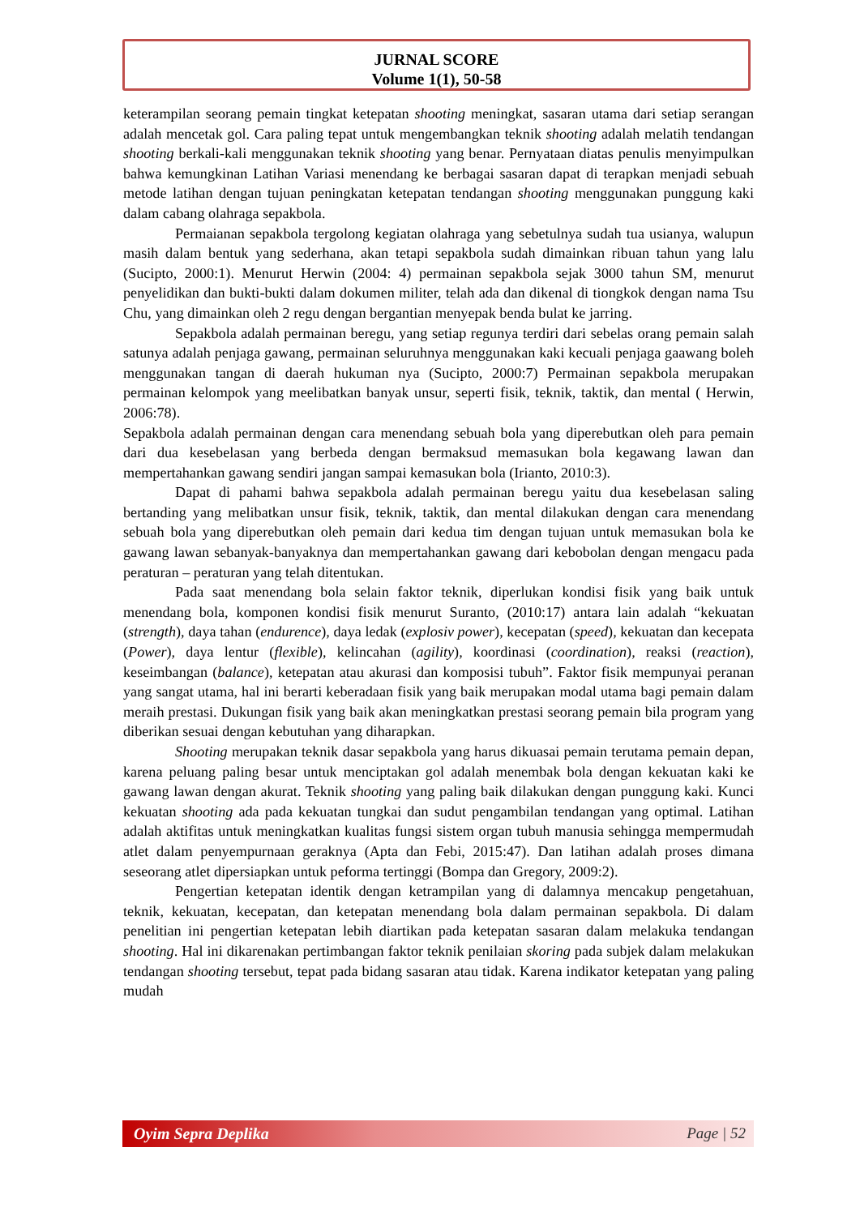JURNAL SCORE
Volume 1(1), 50-58
keterampilan seorang pemain tingkat ketepatan shooting meningkat, sasaran utama dari setiap serangan adalah mencetak gol. Cara paling tepat untuk mengembangkan teknik shooting adalah melatih tendangan shooting berkali-kali menggunakan teknik shooting yang benar. Pernyataan diatas penulis menyimpulkan bahwa kemungkinan Latihan Variasi menendang ke berbagai sasaran dapat di terapkan menjadi sebuah metode latihan dengan tujuan peningkatan ketepatan tendangan shooting menggunakan punggung kaki dalam cabang olahraga sepakbola.
Permaianan sepakbola tergolong kegiatan olahraga yang sebetulnya sudah tua usianya, walupun masih dalam bentuk yang sederhana, akan tetapi sepakbola sudah dimainkan ribuan tahun yang lalu (Sucipto, 2000:1). Menurut Herwin (2004: 4) permainan sepakbola sejak 3000 tahun SM, menurut penyelidikan dan bukti-bukti dalam dokumen militer, telah ada dan dikenal di tiongkok dengan nama Tsu Chu, yang dimainkan oleh 2 regu dengan bergantian menyepak benda bulat ke jarring.
Sepakbola adalah permainan beregu, yang setiap regunya terdiri dari sebelas orang pemain salah satunya adalah penjaga gawang, permainan seluruhnya menggunakan kaki kecuali penjaga gaawang boleh menggunakan tangan di daerah hukuman nya (Sucipto, 2000:7) Permainan sepakbola merupakan permainan kelompok yang meelibatkan banyak unsur, seperti fisik, teknik, taktik, dan mental ( Herwin, 2006:78).
Sepakbola adalah permainan dengan cara menendang sebuah bola yang diperebutkan oleh para pemain dari dua kesebelasan yang berbeda dengan bermaksud memasukan bola kegawang lawan dan mempertahankan gawang sendiri jangan sampai kemasukan bola (Irianto, 2010:3).
Dapat di pahami bahwa sepakbola adalah permainan beregu yaitu dua kesebelasan saling bertanding yang melibatkan unsur fisik, teknik, taktik, dan mental dilakukan dengan cara menendang sebuah bola yang diperebutkan oleh pemain dari kedua tim dengan tujuan untuk memasukan bola ke gawang lawan sebanyak-banyaknya dan mempertahankan gawang dari kebobolan dengan mengacu pada peraturan – peraturan yang telah ditentukan.
Pada saat menendang bola selain faktor teknik, diperlukan kondisi fisik yang baik untuk menendang bola, komponen kondisi fisik menurut Suranto, (2010:17) antara lain adalah “kekuatan (strength), daya tahan (endurence), daya ledak (explosiv power), kecepatan (speed), kekuatan dan kecepata (Power), daya lentur (flexible), kelincahan (agility), koordinasi (coordination), reaksi (reaction), keseimbangan (balance), ketepatan atau akurasi dan komposisi tubuh”. Faktor fisik mempunyai peranan yang sangat utama, hal ini berarti keberadaan fisik yang baik merupakan modal utama bagi pemain dalam meraih prestasi. Dukungan fisik yang baik akan meningkatkan prestasi seorang pemain bila program yang diberikan sesuai dengan kebutuhan yang diharapkan.
Shooting merupakan teknik dasar sepakbola yang harus dikuasai pemain terutama pemain depan, karena peluang paling besar untuk menciptakan gol adalah menembak bola dengan kekuatan kaki ke gawang lawan dengan akurat. Teknik shooting yang paling baik dilakukan dengan punggung kaki. Kunci kekuatan shooting ada pada kekuatan tungkai dan sudut pengambilan tendangan yang optimal. Latihan adalah aktifitas untuk meningkatkan kualitas fungsi sistem organ tubuh manusia sehingga mempermudah atlet dalam penyempurnaan geraknya (Apta dan Febi, 2015:47). Dan latihan adalah proses dimana seseorang atlet dipersiapkan untuk peforma tertinggi (Bompa dan Gregory, 2009:2).
Pengertian ketepatan identik dengan ketrampilan yang di dalamnya mencakup pengetahuan, teknik, kekuatan, kecepatan, dan ketepatan menendang bola dalam permainan sepakbola. Di dalam penelitian ini pengertian ketepatan lebih diartikan pada ketepatan sasaran dalam melakuka tendangan shooting. Hal ini dikarenakan pertimbangan faktor teknik penilaian skoring pada subjek dalam melakukan tendangan shooting tersebut, tepat pada bidang sasaran atau tidak. Karena indikator ketepatan yang paling mudah
Oyim Sepra Deplika Page | 52